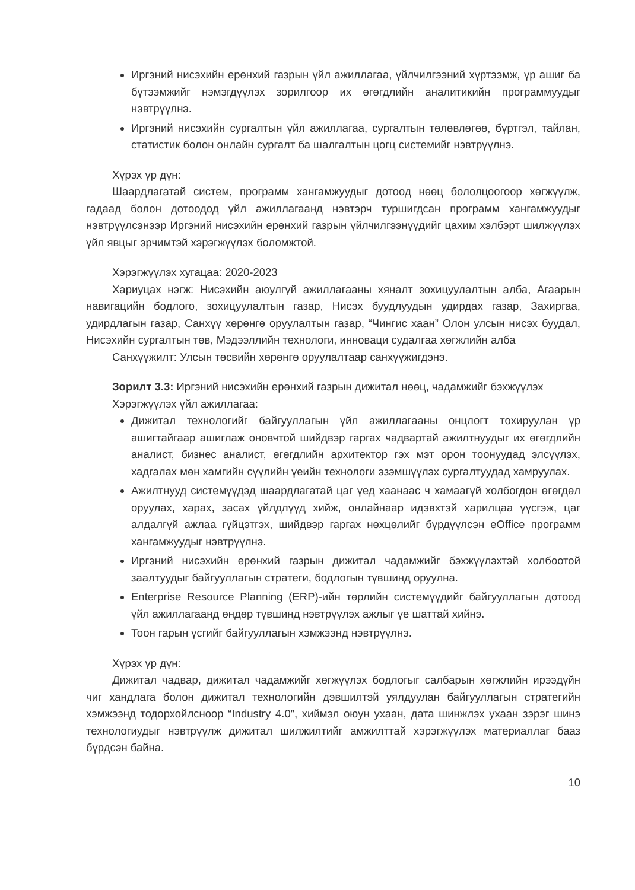Иргэний нисэхийн ерөнхий газрын үйл ажиллагаа, үйлчилгээний хүртээмж, үр ашиг ба бүтээмжийг нэмэгдүүлэх зорилгоор их өгөгдлийн аналитикийн программуудыг нэвтрүүлнэ.
Иргэний нисэхийн сургалтын үйл ажиллагаа, сургалтын төлөвлөгөө, бүртгэл, тайлан, статистик болон онлайн сургалт ба шалгалтын цогц системийг нэвтрүүлнэ.
Хүрэх үр дүн:
Шаардлагатай систем, программ хангамжуудыг дотоод нөөц бололцоогоор хөгжүүлж, гадаад болон дотоодод үйл ажиллагаанд нэвтэрч туршигдсан программ хангамжуудыг нэвтрүүлсэнээр Иргэний нисэхийн ерөнхий газрын үйлчилгээнүүдийг цахим хэлбэрт шилжүүлэх үйл явцыг эрчимтэй хэрэгжүүлэх боломжтой.
Хэрэгжүүлэх хугацаа: 2020-2023
Хариуцах нэгж: Нисэхийн аюулгүй ажиллагааны хяналт зохицуулалтын алба, Агаарын навигацийн бодлого, зохицуулалтын газар, Нисэх буудлуудын удирдах газар, Захиргаа, удирдлагын газар, Санхүү хөрөнгө оруулалтын газар, “Чингис хаан” Олон улсын нисэх буудал, Нисэхийн сургалтын төв, Мэдээллийн технологи, инноваци судалгаа хөгжлийн алба
Санхүүжилт: Улсын төсвийн хөрөнгө оруулалтаар санхүүжигдэнэ.
Зорилт 3.3: Иргэний нисэхийн ерөнхий газрын дижитал нөөц, чадамжийг бэхжүүлэх
Хэрэгжүүлэх үйл ажиллагаа:
Дижитал технологийг байгууллагын үйл ажиллагааны онцлогт тохируулан үр ашигтайгаар ашиглаж оновчтой шийдвэр гаргах чадвартай ажилтнуудыг их өгөгдлийн аналист, бизнес аналист, өгөгдлийн архитектор гэх мэт орон тоонуудад элсүүлэх, хадгалах мөн хамгийн сүүлийн үеийн технологи эзэмшүүлэх сургалтуудад хамруулах.
Ажилтнууд системүүдэд шаардлагатай цаг үед хаанаас ч хамаагүй холбогдон өгөгдөл оруулах, харах, засах үйлдлүүд хийж, онлайнаар идэвхтэй харилцаа үүсгэж, цаг алдалгүй ажлаа гүйцэтгэх, шийдвэр гаргах нөхцөлийг бүрдүүлсэн eOffice программ хангамжуудыг нэвтрүүлнэ.
Иргэний нисэхийн ерөнхий газрын дижитал чадамжийг бэхжүүлэхтэй холбоотой заалтуудыг байгууллагын стратеги, бодлогын түвшинд оруулна.
Enterprise Resource Planning (ERP)-ийн төрлийн системүүдийг байгууллагын дотоод үйл ажиллагаанд өндөр түвшинд нэвтрүүлэх ажлыг үе шаттай хийнэ.
Тоон гарын үсгийг байгууллагын хэмжээнд нэвтрүүлнэ.
Хүрэх үр дүн:
Дижитал чадвар, дижитал чадамжийг хөгжүүлэх бодлогыг салбарын хөгжлийн ирээдүйн чиг хандлага болон дижитал технологийн дэвшилтэй уялдуулан байгууллагын стратегийн хэмжээнд тодорхойлсноор “Industry 4.0”, хиймэл оюун ухаан, дата шинжлэх ухаан зэрэг шинэ технологиудыг нэвтрүүлж дижитал шилжилтийг амжилттай хэрэгжүүлэх материаллаг бааз бүрдсэн байна.
10